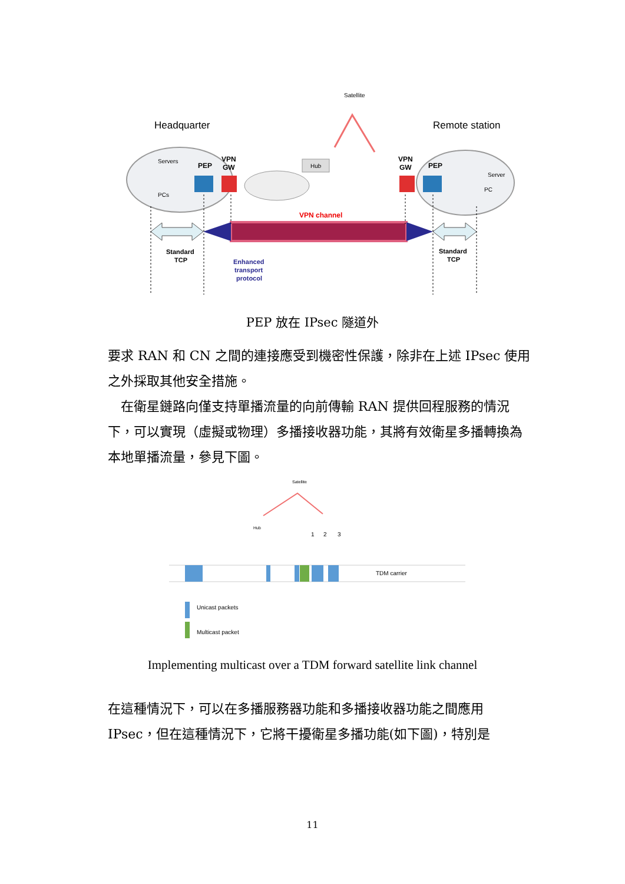Satellite
Headquarter
Remote station
Servers
PCs
PEP
VPN
GW
VPN
GW
PEP
Server
PC
Hub
VPN channel
Standard
TCP
Standard
TCP
Enhanced
transport
protocol
PEP 放在 IPsec 隧道外
要求 RAN 和 CN 之間的連接應受到機密性保護，除非在上述 IPsec 使用之外採取其他安全措施。
 在衛星鏈路向僅支持單播流量的向前傳輸 RAN 提供回程服務的情況下，可以實現（虛擬或物理）多播接收器功能，其將有效衛星多播轉換為本地單播流量，參見下圖。
Satellite
Hub
1
2
3
TDM carrier
Unicast packets
Multicast packet
Implementing multicast over a TDM forward satellite link channel
在這種情況下，可以在多播服務器功能和多播接收器功能之間應用 IPsec，但在這種情況下，它將干擾衛星多播功能(如下圖)，特別是
11